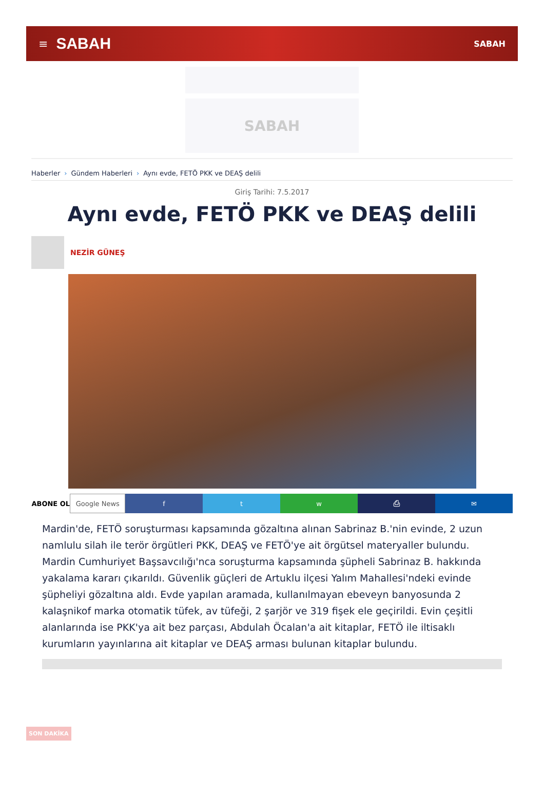≡ SABAH SABAH
SABAH
Haberler › Gündem Haberleri › Aynı evde, FETÖ PKK ve DEAŞ delili
Giriş Tarihi: 7.5.2017
Aynı evde, FETÖ PKK ve DEAŞ delili
NEZİR GÜNEŞ
ABONE OL Google News f t w ⎙ ✉
Mardin'de, FETÖ soruşturması kapsamında gözaltına alınan Sabrinaz B.'nin evinde, 2 uzun namlulu silah ile terör örgütleri PKK, DEAŞ ve FETÖ'ye ait örgütsel materyaller bulundu. Mardin Cumhuriyet Başsavcılığı'nca soruşturma kapsamında şüpheli Sabrinaz B. hakkında yakalama kararı çıkarıldı. Güvenlik güçleri de Artuklu ilçesi Yalım Mahallesi'ndeki evinde şüpheliyi gözaltına aldı. Evde yapılan aramada, kullanılmayan ebeveyn banyosunda 2 kalaşnikof marka otomatik tüfek, av tüfeği, 2 şarjör ve 319 fişek ele geçirildi. Evin çeşitli alanlarında ise PKK'ya ait bez parçası, Abdulah Öcalan'a ait kitaplar, FETÖ ile iltisaklı kurumların yayınlarına ait kitaplar ve DEAŞ arması bulunan kitaplar bulundu.
SON DAKİKA